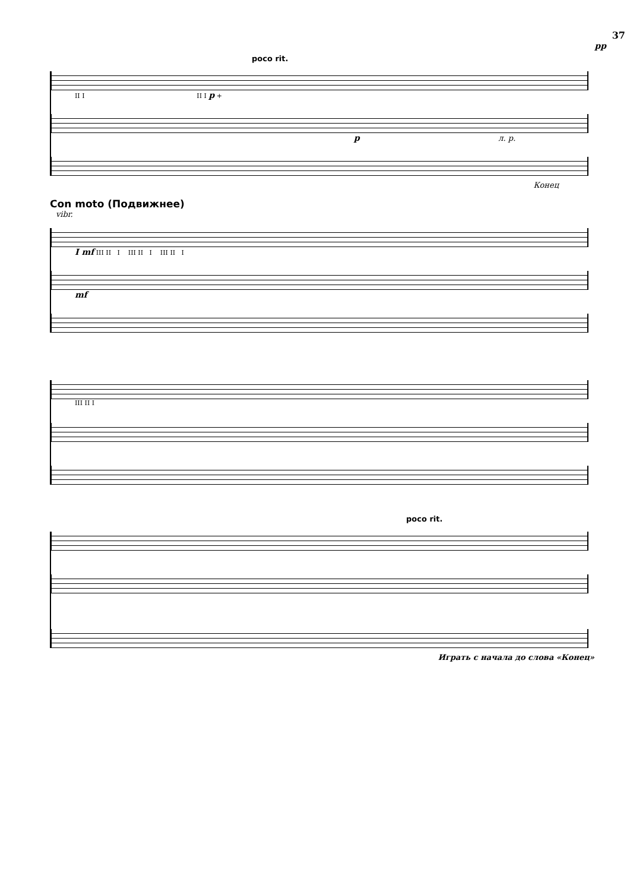37
pp
poco rit.
II I II I p +
p л. р.
Конец
Con moto (Подвижнее)
vibr.
I mf III II I III II I III II I
mf
III II I
poco rit.
Играть с начала до слова «Конец»